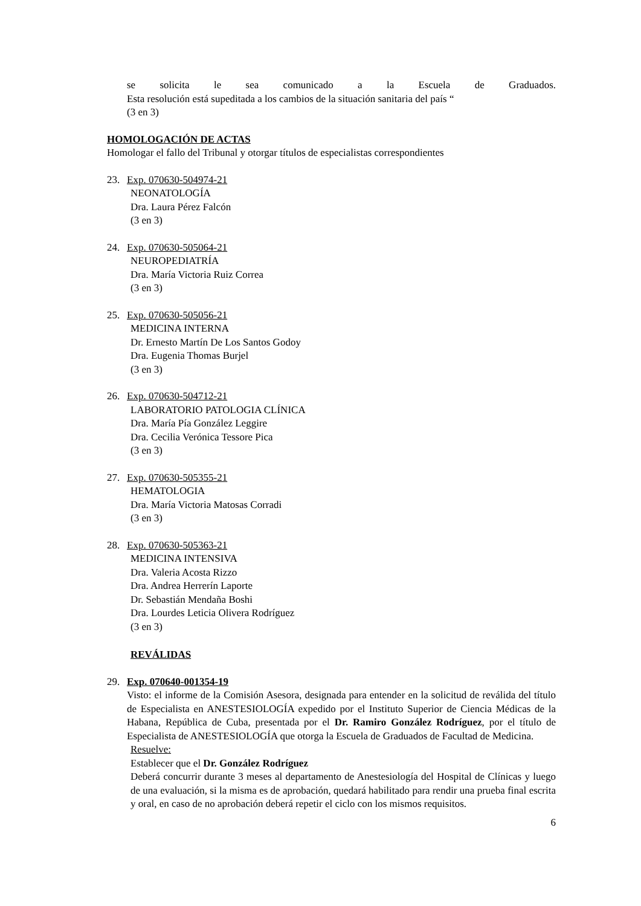se solicita le sea comunicado a la Escuela de Graduados.
Esta resolución está supeditada a los cambios de la situación sanitaria del país “
(3 en 3)
HOMOLOGACIÓN DE ACTAS
Homologar el fallo del Tribunal y otorgar títulos de especialistas correspondientes
23. Exp. 070630-504974-21
NEONATOLOGÍA
Dra. Laura Pérez Falcón
(3 en 3)
24. Exp. 070630-505064-21
NEUROPEDIATRÍA
Dra. María Victoria Ruiz Correa
(3 en 3)
25. Exp. 070630-505056-21
MEDICINA INTERNA
Dr. Ernesto Martín De Los Santos Godoy
Dra. Eugenia Thomas Burjel
(3 en 3)
26. Exp. 070630-504712-21
LABORATORIO PATOLOGIA CLÍNICA
Dra. María Pía González Leggire
Dra. Cecilia Verónica Tessore Pica
(3 en 3)
27. Exp. 070630-505355-21
HEMATOLOGIA
Dra. María Victoria Matosas Corradi
(3 en 3)
28. Exp. 070630-505363-21
MEDICINA INTENSIVA
Dra. Valeria Acosta Rizzo
Dra. Andrea Herrerín Laporte
Dr. Sebastián Mendaña Boshi
Dra. Lourdes Leticia Olivera Rodríguez
(3 en 3)
REVÁLIDAS
29. Exp. 070640-001354-19
Visto: el informe de la Comisión Asesora, designada para entender en la solicitud de reválida del título de Especialista en ANESTESIOLOGÍA expedido por el Instituto Superior de Ciencia Médicas de la Habana, República de Cuba, presentada por el Dr. Ramiro González Rodríguez, por el título de Especialista de ANESTESIOLOGÍA que otorga la Escuela de Graduados de Facultad de Medicina.
Resuelve:
Establecer que el Dr. González Rodríguez
Deberá concurrir durante 3 meses al departamento de Anestesiología del Hospital de Clínicas y luego de una evaluación, si la misma es de aprobación, quedará habilitado para rendir una prueba final escrita y oral, en caso de no aprobación deberá repetir el ciclo con los mismos requisitos.
6